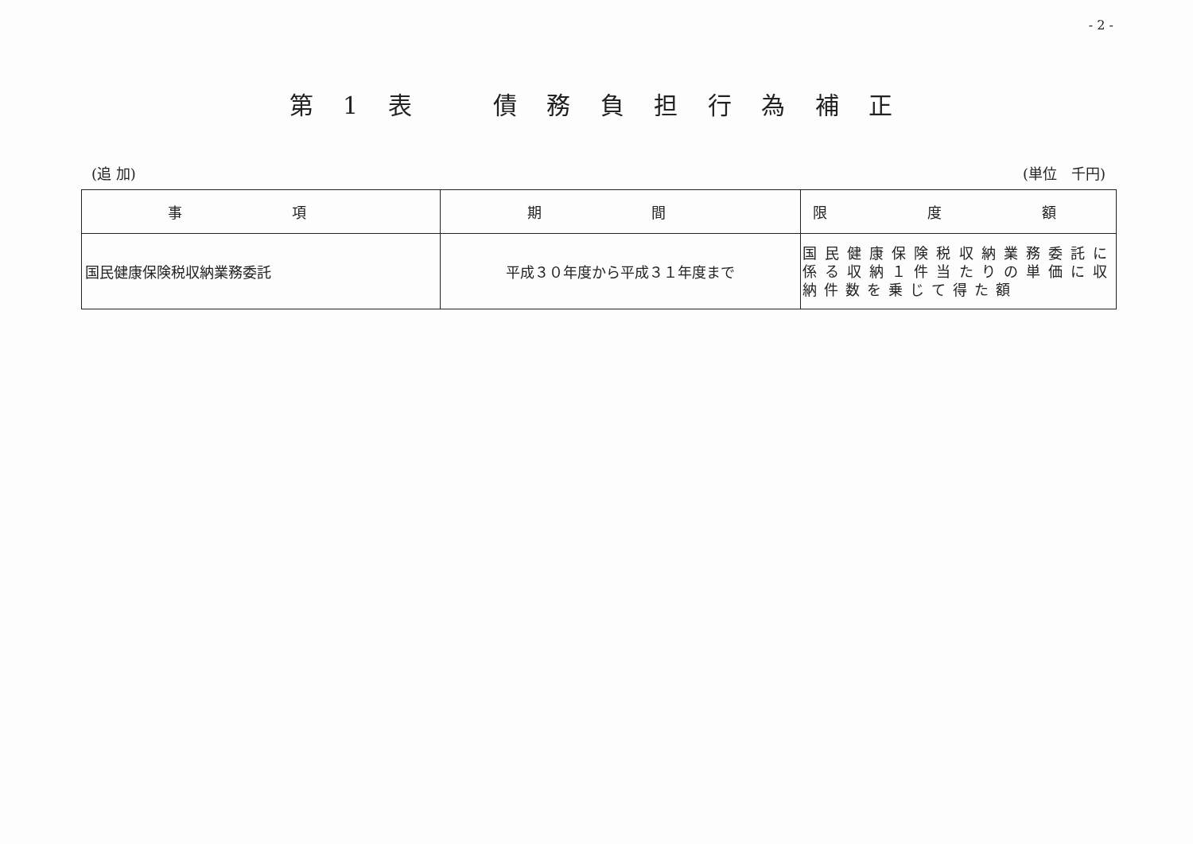- 2 -
第 1 表　　債 務 負 担 行 為 補 正
(追 加) (単位　千円)
| 事 項 | 期 間 | 限 度 額 |
| --- | --- | --- |
| 国民健康保険税収納業務委託 | 平成３０年度から平成３１年度まで | 国民健康保険税収納業務委託に係る収納１件当たりの単価に収納件数を乗じて得た額 |